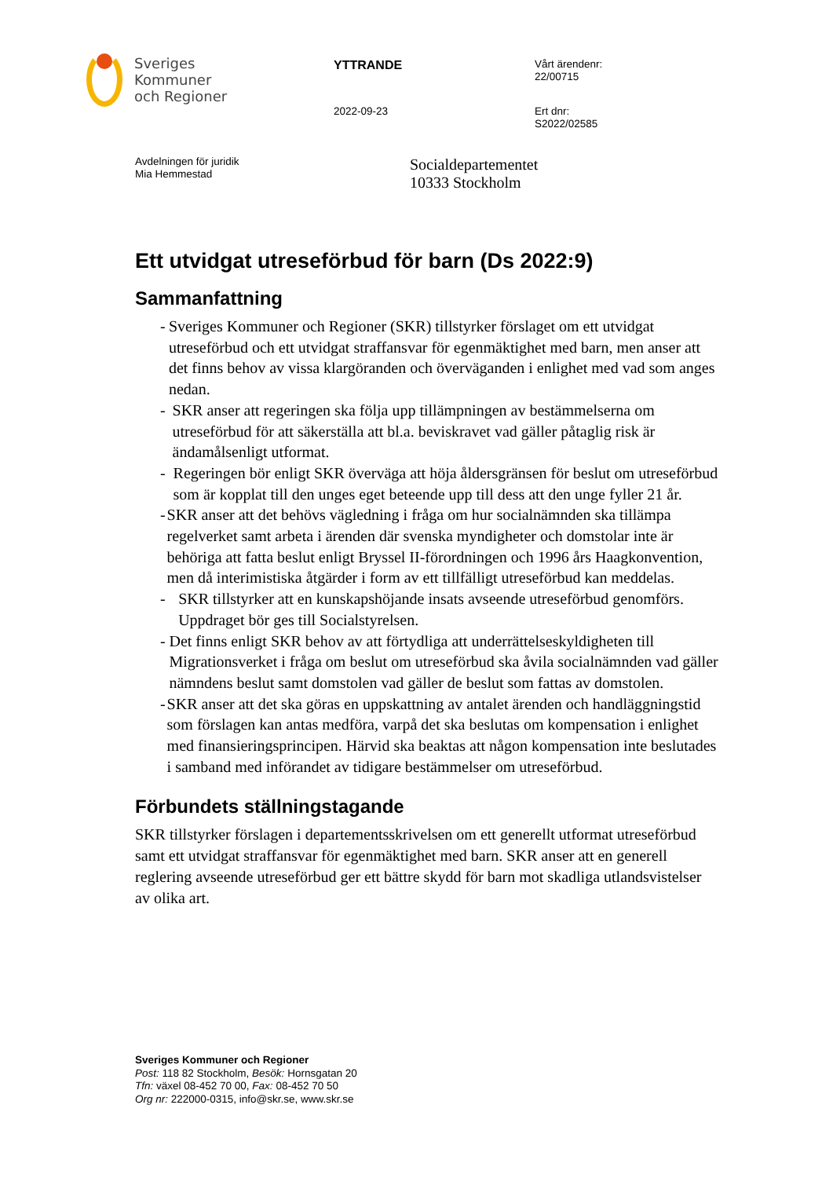Sveriges
Kommuner
och Regioner
YTTRANDE
2022-09-23
Vårt ärendenr:
22/00715
Ert dnr:
S2022/02585
Avdelningen för juridik
Mia Hemmestad
Socialdepartementet
10333 Stockholm
Ett utvidgat utreseförbud för barn (Ds 2022:9)
Sammanfattning
- Sveriges Kommuner och Regioner (SKR) tillstyrker förslaget om ett utvidgat utreseförbud och ett utvidgat straffansvar för egenmäktighet med barn, men anser att det finns behov av vissa klargöranden och överväganden i enlighet med vad som anges nedan.
- SKR anser att regeringen ska följa upp tillämpningen av bestämmelserna om utreseförbud för att säkerställa att bl.a. beviskravet vad gäller påtaglig risk är ändamålsenligt utformat.
- Regeringen bör enligt SKR överväga att höja åldersgränsen för beslut om utreseförbud som är kopplat till den unges eget beteende upp till dess att den unge fyller 21 år.
- SKR anser att det behövs vägledning i fråga om hur socialnämnden ska tillämpa regelverket samt arbeta i ärenden där svenska myndigheter och domstolar inte är behöriga att fatta beslut enligt Bryssel II-förordningen och 1996 års Haagkonvention, men då interimistiska åtgärder i form av ett tillfälligt utreseförbud kan meddelas.
- SKR tillstyrker att en kunskapshöjande insats avseende utreseförbud genomförs. Uppdraget bör ges till Socialstyrelsen.
- Det finns enligt SKR behov av att förtydliga att underrättelseskyldigheten till Migrationsverket i fråga om beslut om utreseförbud ska åvila socialnämnden vad gäller nämndens beslut samt domstolen vad gäller de beslut som fattas av domstolen.
- SKR anser att det ska göras en uppskattning av antalet ärenden och handläggningstid som förslagen kan antas medföra, varpå det ska beslutas om kompensation i enlighet med finansieringsprincipen. Härvid ska beaktas att någon kompensation inte beslutades i samband med införandet av tidigare bestämmelser om utreseförbud.
Förbundets ställningstagande
SKR tillstyrker förslagen i departementsskrivelsen om ett generellt utformat utreseförbud samt ett utvidgat straffansvar för egenmäktighet med barn. SKR anser att en generell reglering avseende utreseförbud ger ett bättre skydd för barn mot skadliga utlandsvistelser av olika art.
Sveriges Kommuner och Regioner
Post: 118 82 Stockholm, Besök: Hornsgatan 20
Tfn: växel 08-452 70 00, Fax: 08-452 70 50
Org nr: 222000-0315, info@skr.se, www.skr.se